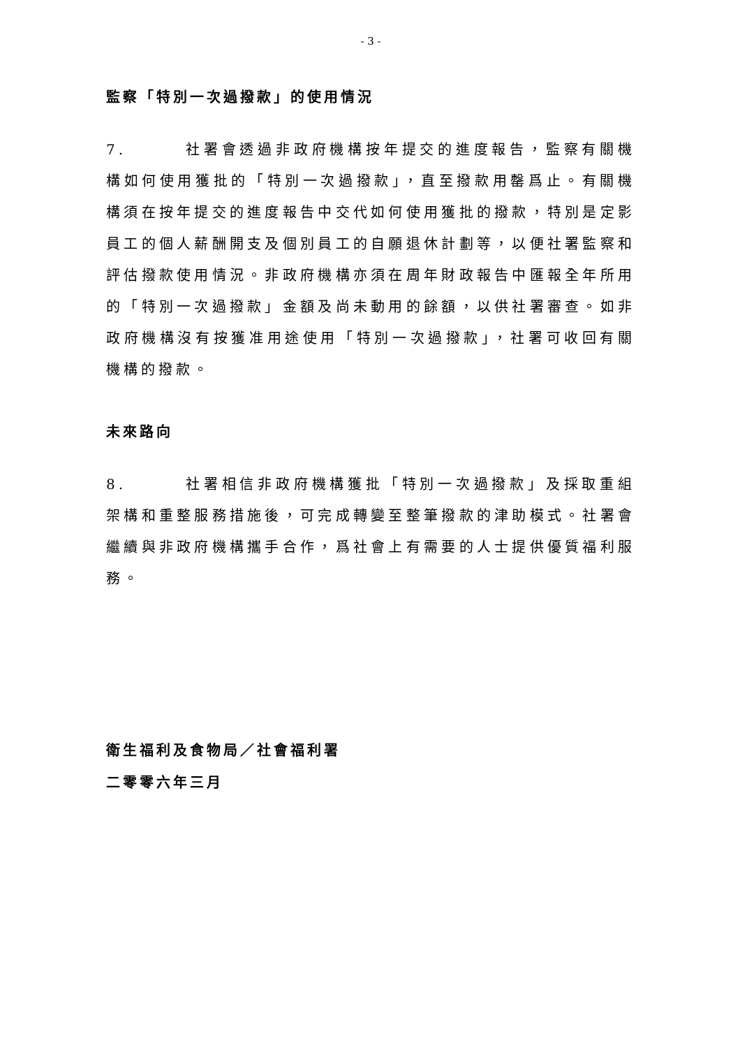- 3 -
監察「特別一次過撥款」的使用情況
7. 社署會透過非政府機構按年提交的進度報告，監察有關機構如何使用獲批的「特別一次過撥款」，直至撥款用罄爲止。有關機構須在按年提交的進度報告中交代如何使用獲批的撥款，特別是定影員工的個人薪酬開支及個別員工的自願退休計劃等，以便社署監察和評估撥款使用情況。非政府機構亦須在周年財政報告中匯報全年所用的「特別一次過撥款」金額及尚未動用的餘額，以供社署審查。如非政府機構沒有按獲准用途使用「特別一次過撥款」，社署可收回有關機構的撥款。
未來路向
8. 社署相信非政府機構獲批「特別一次過撥款」及採取重組架構和重整服務措施後，可完成轉變至整筆撥款的津助模式。社署會繼續與非政府機構攜手合作，爲社會上有需要的人士提供優質福利服務。
衛生福利及食物局／社會福利署
二零零六年三月